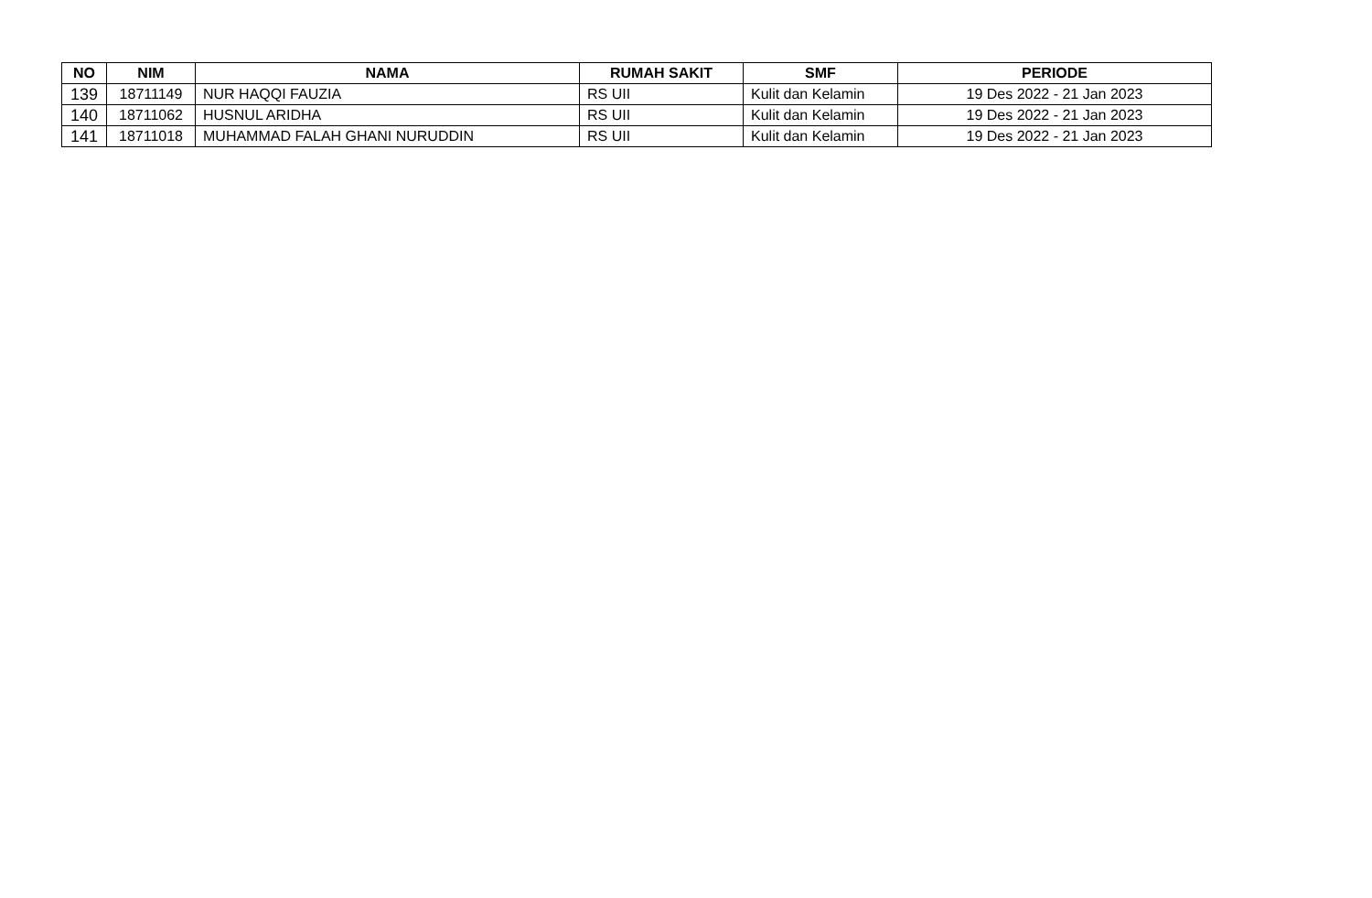| NO | NIM | NAMA | RUMAH SAKIT | SMF | PERIODE |
| --- | --- | --- | --- | --- | --- |
| 139 | 18711149 | NUR HAQQI FAUZIA | RS UII | Kulit dan Kelamin | 19 Des 2022 - 21 Jan 2023 |
| 140 | 18711062 | HUSNUL ARIDHA | RS UII | Kulit dan Kelamin | 19 Des 2022 - 21 Jan 2023 |
| 141 | 18711018 | MUHAMMAD FALAH GHANI NURUDDIN | RS UII | Kulit dan Kelamin | 19 Des 2022 - 21 Jan 2023 |